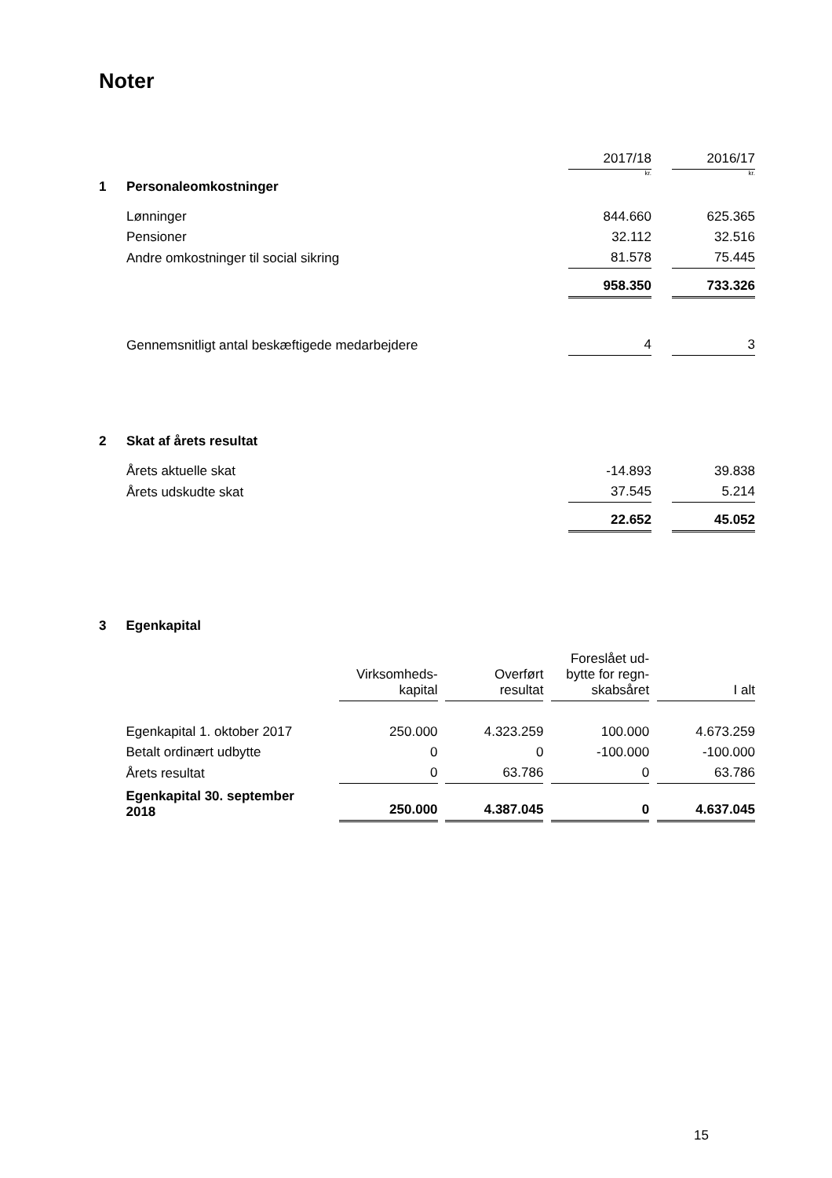Noter
| | | 2017/18 | | 2016/17 |
| | | kr. | | kr. |
| 1 | Personaleomkostninger | | | |
| | Lønninger | 844.660 | | 625.365 |
| | Pensioner | 32.112 | | 32.516 |
| | Andre omkostninger til social sikring | 81.578 | | 75.445 |
| | | 958.350 | | 733.326 |
| | Gennemsnitligt antal beskæftigede medarbejdere | 4 | | 3 |
| 2 | Skat af årets resultat | | | |
| | Årets aktuelle skat | -14.893 | | 39.838 |
| | Årets udskudte skat | 37.545 | | 5.214 |
| | | 22.652 | | 45.052 |
| 3 | Egenkapital | | | | | | | |
| | | Virksomheds- kapital | | Overført resultat | | Foreslået ud- bytte for regn- skabsåret | | I alt |
| | Egenkapital 1. oktober 2017 | 250.000 | | 4.323.259 | | 100.000 | | 4.673.259 |
| | Betalt ordinært udbytte | 0 | | 0 | | -100.000 | | -100.000 |
| | Årets resultat | 0 | | 63.786 | | 0 | | 63.786 |
| | Egenkapital 30. september 2018 | 250.000 | | 4.387.045 | | 0 | | 4.637.045 |
15